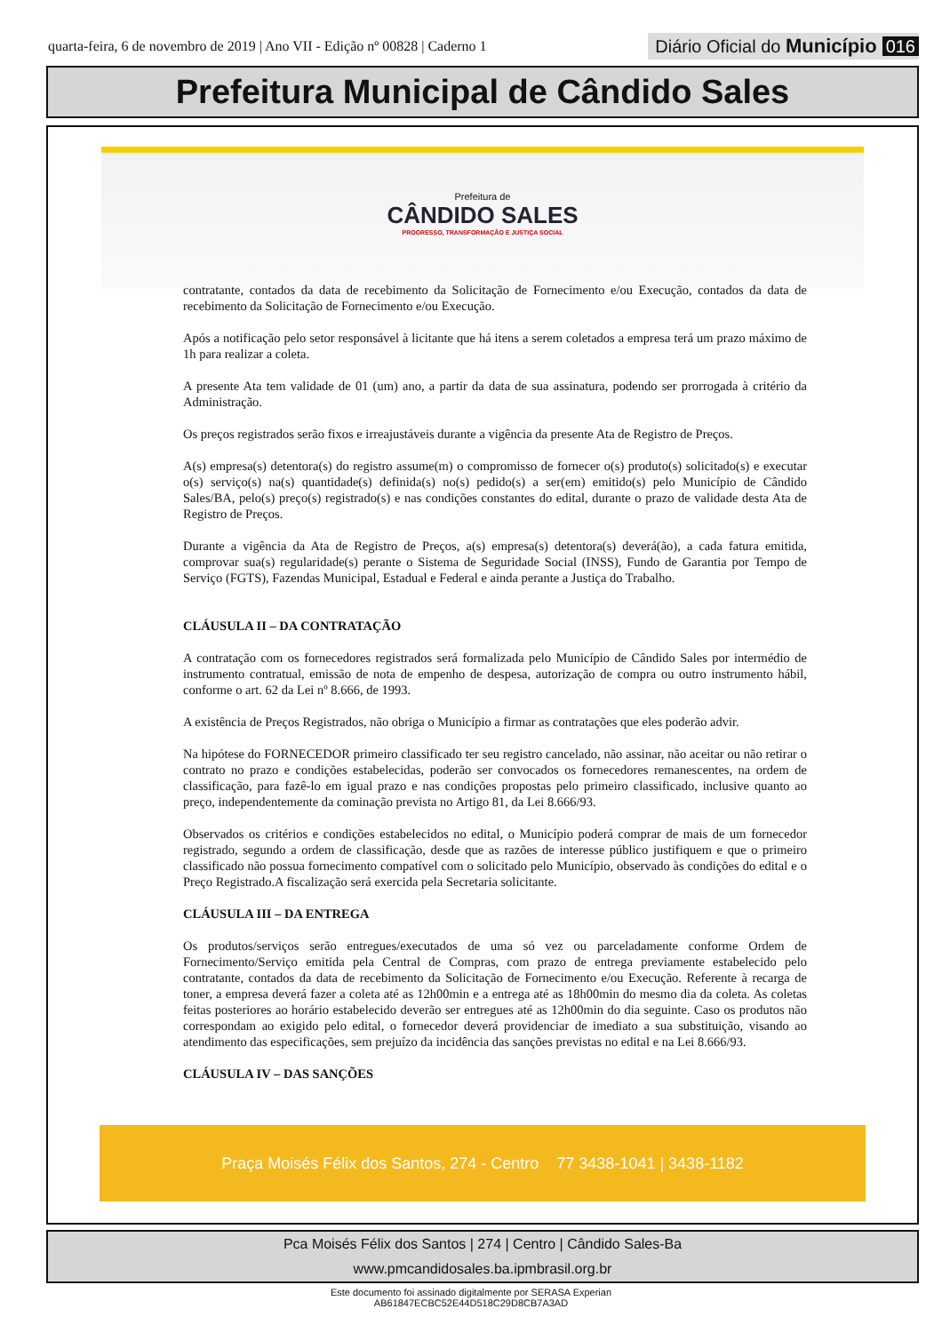quarta-feira, 6 de novembro de 2019 | Ano VII - Edição nº 00828 | Caderno 1
Diário Oficial do Município 016
Prefeitura Municipal de Cândido Sales
Prefeitura de
CÂNDIDO SALES
PROGRESSO, TRANSFORMAÇÃO E JUSTIÇA SOCIAL
contratante, contados da data de recebimento da Solicitação de Fornecimento e/ou Execução, contados da data de recebimento da Solicitação de Fornecimento e/ou Execução.
Após a notificação pelo setor responsável à licitante que há itens a serem coletados a empresa terá um prazo máximo de 1h para realizar a coleta.
A presente Ata tem validade de 01 (um) ano, a partir da data de sua assinatura, podendo ser prorrogada à critério da Administração.
Os preços registrados serão fixos e irreajustáveis durante a vigência da presente Ata de Registro de Preços.
A(s) empresa(s) detentora(s) do registro assume(m) o compromisso de fornecer o(s) produto(s) solicitado(s) e executar o(s) serviço(s) na(s) quantidade(s) definida(s) no(s) pedido(s) a ser(em) emitido(s) pelo Município de Cândido Sales/BA, pelo(s) preço(s) registrado(s) e nas condições constantes do edital, durante o prazo de validade desta Ata de Registro de Preços.
Durante a vigência da Ata de Registro de Preços, a(s) empresa(s) detentora(s) deverá(ão), a cada fatura emitida, comprovar sua(s) regularidade(s) perante o Sistema de Seguridade Social (INSS), Fundo de Garantia por Tempo de Serviço (FGTS), Fazendas Municipal, Estadual e Federal e ainda perante a Justiça do Trabalho.
CLÁUSULA II – DA CONTRATAÇÃO
A contratação com os fornecedores registrados será formalizada pelo Município de Cândido Sales por intermédio de instrumento contratual, emissão de nota de empenho de despesa, autorização de compra ou outro instrumento hábil, conforme o art. 62 da Lei nº 8.666, de 1993.
A existência de Preços Registrados, não obriga o Município a firmar as contratações que eles poderão advir.
Na hipótese do FORNECEDOR primeiro classificado ter seu registro cancelado, não assinar, não aceitar ou não retirar o contrato no prazo e condições estabelecidas, poderão ser convocados os fornecedores remanescentes, na ordem de classificação, para fazê-lo em igual prazo e nas condições propostas pelo primeiro classificado, inclusive quanto ao preço, independentemente da cominação prevista no Artigo 81, da Lei 8.666/93.
Observados os critérios e condições estabelecidos no edital, o Município poderá comprar de mais de um fornecedor registrado, segundo a ordem de classificação, desde que as razões de interesse público justifiquem e que o primeiro classificado não possua fornecimento compatível com o solicitado pelo Município, observado às condições do edital e o Preço Registrado.A fiscalização será exercida pela Secretaria solicitante.
CLÁUSULA III – DA ENTREGA
Os produtos/serviços serão entregues/executados de uma só vez ou parceladamente conforme Ordem de Fornecimento/Serviço emitida pela Central de Compras, com prazo de entrega previamente estabelecido pelo contratante, contados da data de recebimento da Solicitação de Fornecimento e/ou Execução. Referente à recarga de toner, a empresa deverá fazer a coleta até as 12h00min e a entrega até as 18h00min do mesmo dia da coleta. As coletas feitas posteriores ao horário estabelecido deverão ser entregues até as 12h00min do dia seguinte. Caso os produtos não correspondam ao exigido pelo edital, o fornecedor deverá providenciar de imediato a sua substituição, visando ao atendimento das especificações, sem prejuízo da incidência das sanções previstas no edital e na Lei 8.666/93.
CLÁUSULA IV – DAS SANÇÕES
Praça Moisés Félix dos Santos, 274 - Centro 77 3438-1041 | 3438-1182
Pca Moisés Félix dos Santos | 274 | Centro | Cândido Sales-Ba
www.pmcandidosales.ba.ipmbrasil.org.br
Este documento foi assinado digitalmente por SERASA Experian
AB61847ECBC52E44D518C29D8CB7A3AD